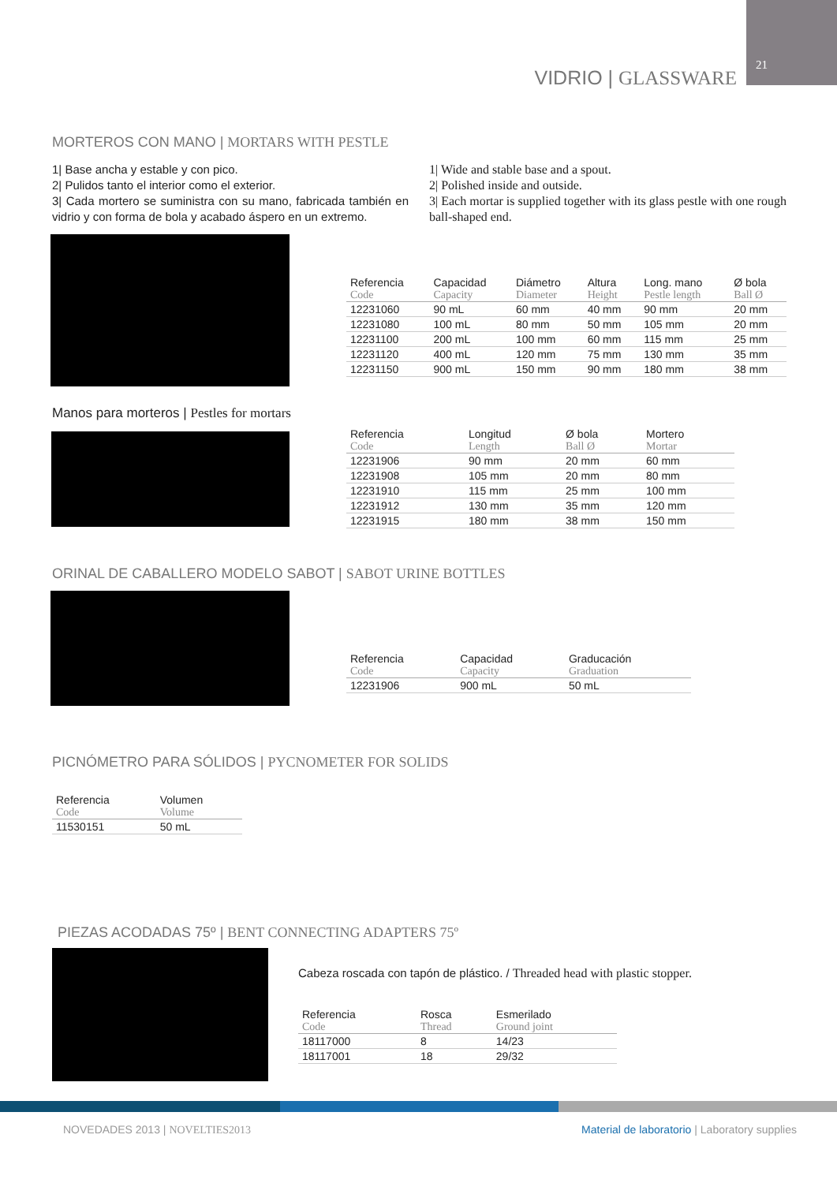21
VIDRIO | GLASSWARE
MORTEROS CON MANO | MORTARS WITH PESTLE
1| Base ancha y estable y con pico.
2| Pulidos tanto el interior como el exterior.
3| Cada mortero se suministra con su mano, fabricada también en vidrio y con forma de bola y acabado áspero en un extremo.
1| Wide and stable base and a spout.
2| Polished inside and outside.
3| Each mortar is supplied together with its glass pestle with one rough ball-shaped end.
| Referencia Code | Capacidad Capacity | Diámetro Diameter | Altura Height | Long. mano Pestle length | Ø bola Ball Ø |
| --- | --- | --- | --- | --- | --- |
| 12231060 | 90 mL | 60 mm | 40 mm | 90 mm | 20 mm |
| 12231080 | 100 mL | 80 mm | 50 mm | 105 mm | 20 mm |
| 12231100 | 200 mL | 100 mm | 60 mm | 115 mm | 25 mm |
| 12231120 | 400 mL | 120 mm | 75 mm | 130 mm | 35 mm |
| 12231150 | 900 mL | 150 mm | 90 mm | 180 mm | 38 mm |
Manos para morteros | Pestles for mortars
| Referencia Code | Longitud Length | Ø bola Ball Ø | Mortero Mortar |
| --- | --- | --- | --- |
| 12231906 | 90 mm | 20 mm | 60 mm |
| 12231908 | 105 mm | 20 mm | 80 mm |
| 12231910 | 115 mm | 25 mm | 100 mm |
| 12231912 | 130 mm | 35 mm | 120 mm |
| 12231915 | 180 mm | 38 mm | 150 mm |
ORINAL DE CABALLERO MODELO SABOT | SABOT URINE BOTTLES
| Referencia Code | Capacidad Capacity | Graducación Graduation |
| --- | --- | --- |
| 12231906 | 900 mL | 50 mL |
PICNÓMETRO PARA SÓLIDOS | PYCNOMETER FOR SOLIDS
| Referencia Code | Volumen Volume |
| --- | --- |
| 11530151 | 50 mL |
PIEZAS ACODADAS 75º | BENT CONNECTING ADAPTERS 75º
Cabeza roscada con tapón de plástico. / Threaded head with plastic stopper.
| Referencia Code | Rosca Thread | Esmerilado Ground joint |
| --- | --- | --- |
| 18117000 | 8 | 14/23 |
| 18117001 | 18 | 29/32 |
NOVEDADES 2013 | NOVELTIES2013
Material de laboratorio | Laboratory supplies